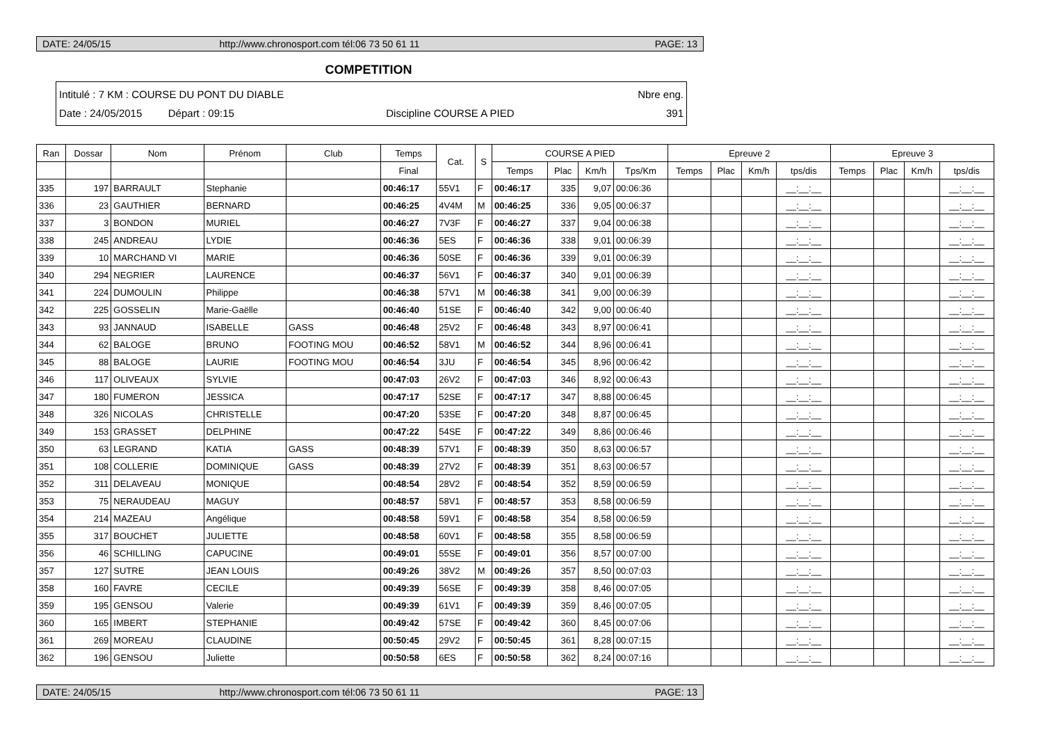DATE: 24/05/15 http://www.chronosport.com tél:06 73 50 61 11 PAGE: 13
COMPETITION
Intitulé : 7 KM : COURSE DU PONT DU DIABLE Nbre eng.
Date : 24/05/2015 Départ : 09:15 Discipline COURSE A PIED 391
| Ran | Dossar | Nom | Prénom | Club | Temps | Cat. | S | COURSE A PIED | | | | Epreuve 2 | | | | Epreuve 3 | | | |
| --- | --- | --- | --- | --- | --- | --- | --- | --- | --- | --- | --- | --- | --- | --- | --- | --- | --- | --- | --- |
| | | | | | Final | | | Temps | Plac | Km/h | Tps/Km | Temps | Plac | Km/h | tps/dis | Temps | Plac | Km/h | tps/dis |
| 335 | 197 | BARRAULT | Stephanie | | 00:46:17 | 55V1 | F | 00:46:17 | 335 | 9,07 | 00:06:36 | | | | __:__:__ | | | | __:__:__ |
| 336 | 23 | GAUTHIER | BERNARD | | 00:46:25 | 4V4M | M | 00:46:25 | 336 | 9,05 | 00:06:37 | | | | __:__:__ | | | | __:__:__ |
| 337 | 3 | BONDON | MURIEL | | 00:46:27 | 7V3F | F | 00:46:27 | 337 | 9,04 | 00:06:38 | | | | __:__:__ | | | | __:__:__ |
| 338 | 245 | ANDREAU | LYDIE | | 00:46:36 | 5ES | F | 00:46:36 | 338 | 9,01 | 00:06:39 | | | | __:__:__ | | | | __:__:__ |
| 339 | 10 | MARCHAND VI | MARIE | | 00:46:36 | 50SE | F | 00:46:36 | 339 | 9,01 | 00:06:39 | | | | __:__:__ | | | | __:__:__ |
| 340 | 294 | NEGRIER | LAURENCE | | 00:46:37 | 56V1 | F | 00:46:37 | 340 | 9,01 | 00:06:39 | | | | __:__:__ | | | | __:__:__ |
| 341 | 224 | DUMOULIN | Philippe | | 00:46:38 | 57V1 | M | 00:46:38 | 341 | 9,00 | 00:06:39 | | | | __:__:__ | | | | __:__:__ |
| 342 | 225 | GOSSELIN | Marie-Gaëlle | | 00:46:40 | 51SE | F | 00:46:40 | 342 | 9,00 | 00:06:40 | | | | __:__:__ | | | | __:__:__ |
| 343 | 93 | JANNAUD | ISABELLE | GASS | 00:46:48 | 25V2 | F | 00:46:48 | 343 | 8,97 | 00:06:41 | | | | __:__:__ | | | | __:__:__ |
| 344 | 62 | BALOGE | BRUNO | FOOTING MOU | 00:46:52 | 58V1 | M | 00:46:52 | 344 | 8,96 | 00:06:41 | | | | __:__:__ | | | | __:__:__ |
| 345 | 88 | BALOGE | LAURIE | FOOTING MOU | 00:46:54 | 3JU | F | 00:46:54 | 345 | 8,96 | 00:06:42 | | | | __:__:__ | | | | __:__:__ |
| 346 | 117 | OLIVEAUX | SYLVIE | | 00:47:03 | 26V2 | F | 00:47:03 | 346 | 8,92 | 00:06:43 | | | | __:__:__ | | | | __:__:__ |
| 347 | 180 | FUMERON | JESSICA | | 00:47:17 | 52SE | F | 00:47:17 | 347 | 8,88 | 00:06:45 | | | | __:__:__ | | | | __:__:__ |
| 348 | 326 | NICOLAS | CHRISTELLE | | 00:47:20 | 53SE | F | 00:47:20 | 348 | 8,87 | 00:06:45 | | | | __:__:__ | | | | __:__:__ |
| 349 | 153 | GRASSET | DELPHINE | | 00:47:22 | 54SE | F | 00:47:22 | 349 | 8,86 | 00:06:46 | | | | __:__:__ | | | | __:__:__ |
| 350 | 63 | LEGRAND | KATIA | GASS | 00:48:39 | 57V1 | F | 00:48:39 | 350 | 8,63 | 00:06:57 | | | | __:__:__ | | | | __:__:__ |
| 351 | 108 | COLLERIE | DOMINIQUE | GASS | 00:48:39 | 27V2 | F | 00:48:39 | 351 | 8,63 | 00:06:57 | | | | __:__:__ | | | | __:__:__ |
| 352 | 311 | DELAVEAU | MONIQUE | | 00:48:54 | 28V2 | F | 00:48:54 | 352 | 8,59 | 00:06:59 | | | | __:__:__ | | | | __:__:__ |
| 353 | 75 | NERAUDEAU | MAGUY | | 00:48:57 | 58V1 | F | 00:48:57 | 353 | 8,58 | 00:06:59 | | | | __:__:__ | | | | __:__:__ |
| 354 | 214 | MAZEAU | Angélique | | 00:48:58 | 59V1 | F | 00:48:58 | 354 | 8,58 | 00:06:59 | | | | __:__:__ | | | | __:__:__ |
| 355 | 317 | BOUCHET | JULIETTE | | 00:48:58 | 60V1 | F | 00:48:58 | 355 | 8,58 | 00:06:59 | | | | __:__:__ | | | | __:__:__ |
| 356 | 46 | SCHILLING | CAPUCINE | | 00:49:01 | 55SE | F | 00:49:01 | 356 | 8,57 | 00:07:00 | | | | __:__:__ | | | | __:__:__ |
| 357 | 127 | SUTRE | JEAN LOUIS | | 00:49:26 | 38V2 | M | 00:49:26 | 357 | 8,50 | 00:07:03 | | | | __:__:__ | | | | __:__:__ |
| 358 | 160 | FAVRE | CECILE | | 00:49:39 | 56SE | F | 00:49:39 | 358 | 8,46 | 00:07:05 | | | | __:__:__ | | | | __:__:__ |
| 359 | 195 | GENSOU | Valerie | | 00:49:39 | 61V1 | F | 00:49:39 | 359 | 8,46 | 00:07:05 | | | | __:__:__ | | | | __:__:__ |
| 360 | 165 | IMBERT | STEPHANIE | | 00:49:42 | 57SE | F | 00:49:42 | 360 | 8,45 | 00:07:06 | | | | __:__:__ | | | | __:__:__ |
| 361 | 269 | MOREAU | CLAUDINE | | 00:50:45 | 29V2 | F | 00:50:45 | 361 | 8,28 | 00:07:15 | | | | __:__:__ | | | | __:__:__ |
| 362 | 196 | GENSOU | Juliette | | 00:50:58 | 6ES | F | 00:50:58 | 362 | 8,24 | 00:07:16 | | | | __:__:__ | | | | __:__:__ |
DATE: 24/05/15 http://www.chronosport.com tél:06 73 50 61 11 PAGE: 13